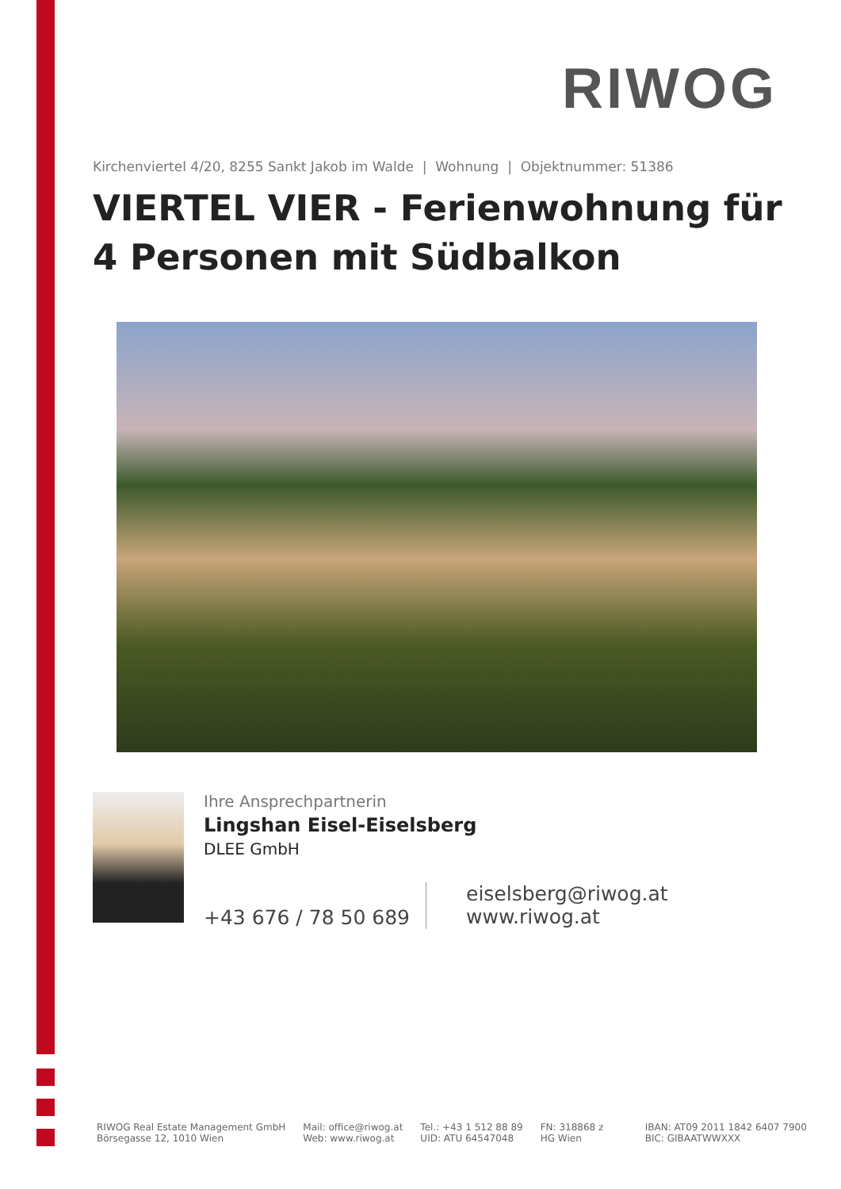RIWOG
Kirchenviertel 4/20, 8255 Sankt Jakob im Walde | Wohnung | Objektnummer: 51386
VIERTEL VIER - Ferienwohnung für 4 Personen mit Südbalkon
Ihre Ansprechpartnerin
Lingshan Eisel-Eiselsberg
DLEE GmbH
+43 676 / 78 50 689
eiselsberg@riwog.at
www.riwog.at
RIWOG Real Estate Management GmbH
Börsegasse 12, 1010 Wien
Mail: office@riwog.at
Web: www.riwog.at
Tel.: +43 1 512 88 89
UID: ATU 64547048
FN: 318868 z
HG Wien
IBAN: AT09 2011 1842 6407 7900
BIC: GIBAATWWXXX